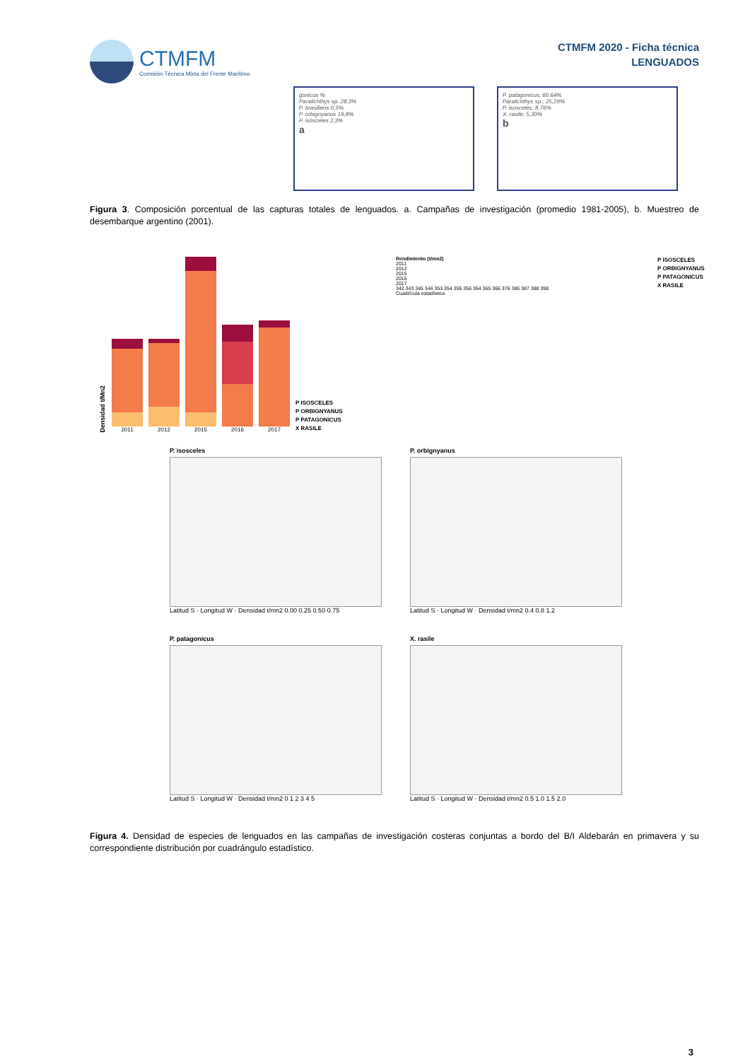CTMFM
Comisión Técnica Mixta del Frente Marítimo
CTMFM 2020 - Ficha técnica
LENGUADOS
gonicus %
Paralichthys sp. 28,3%
P. brasiliens 0,5%
P. orbignyanus 19,8%
P. isósceles 2,3%
a
P. patagonicus; 60,64%
Paralichthys sp.; 25,29%
P. isosceles; 8,76%
X. rasile; 5,30%
b
Figura 3. Composición porcentual de las capturas totales de lenguados. a. Campañas de investigación (promedio 1981-2005), b. Muestreo de desembarque argentino (2001).
Densidad t/Mn2
2011
2012
2015
2016
2017
P ISOSCELES
P ORBIGNYANUS
P PATAGONICUS
X RASILE
Rendimiento (t/mn2)
2011
2012
2015
2016
2017
342 343 345 346 353 354 355 356 364 365 366 376 386 387 388 398
Cuadrícula estadística
P ISOSCELES
P ORBIGNYANUS
P PATAGONICUS
X RASILE
P. isosceles
Latitud S · Longitud W · Densidad t/mn2 0.00 0.25 0.50 0.75
P. orbignyanus
Latitud S · Longitud W · Densidad t/mn2 0.4 0.8 1.2
P. patagonicus
Latitud S · Longitud W · Densidad t/mn2 0 1 2 3 4 5
X. rasile
Latitud S · Longitud W · Densidad t/mn2 0.5 1.0 1.5 2.0
Figura 4. Densidad de especies de lenguados en las campañas de investigación costeras conjuntas a bordo del B/I Aldebarán en primavera y su correspondiente distribución por cuadrángulo estadístico.
3